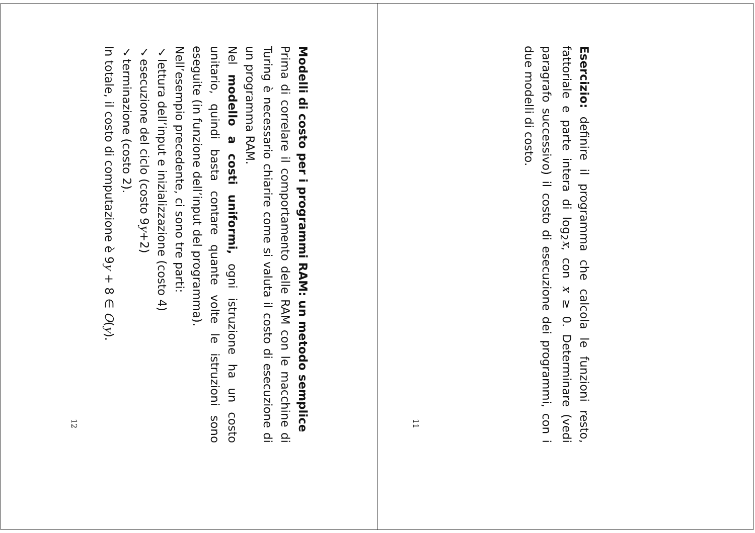Esercizio: definire il programma che calcola le funzioni resto, fattoriale e parte intera di log<sub>2</sub>x, con x ≥ 0. Determinare (vedi paragrafo successivo) il costo di esecuzione dei programmi, con i due modelli di costo.
11
Modelli di costo per i programmi RAM: un metodo semplice
Prima di correlare il comportamento delle RAM con le macchine di Turing è necessario chiarire come si valuta il costo di esecuzione di un programma RAM.
Nel modello a costi uniformi, ogni istruzione ha un costo unitario, quindi basta contare quante volte le istruzioni sono eseguite (in funzione dell’input del programma).
Nell’esempio precedente, ci sono tre parti:
✓lettura dell’input e inizializzazione (costo 4)
✓esecuzione del ciclo (costo 9y+2)
✓terminazione (costo 2).
In totale, il costo di computazione è 9y + 8 ∈ O(y).
12